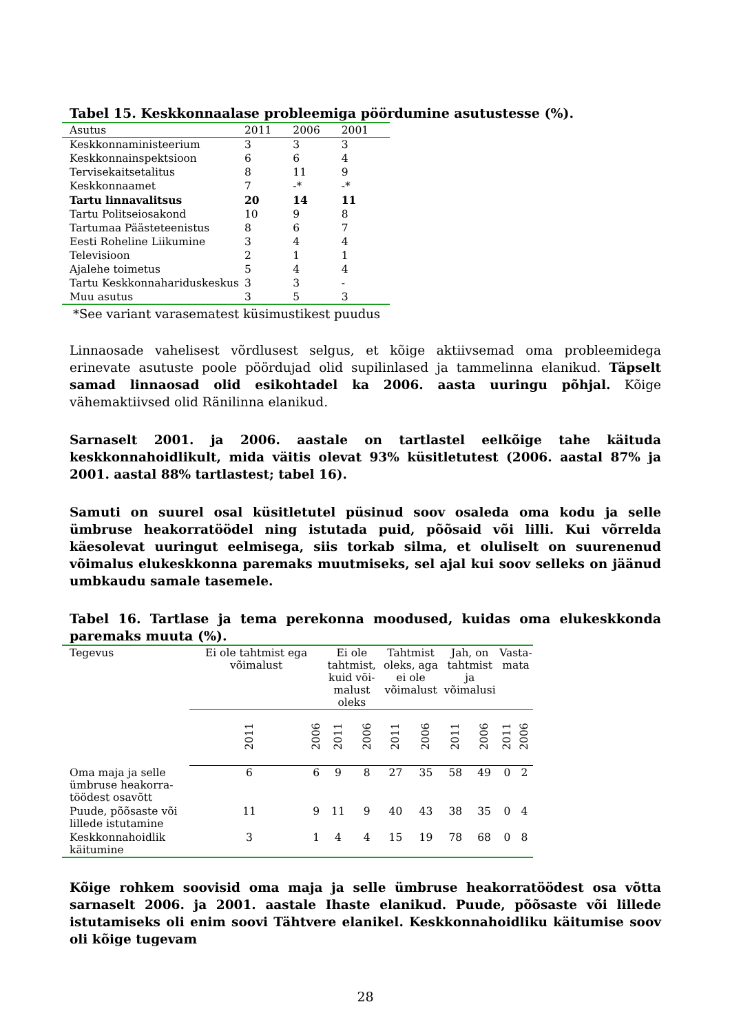Tabel 15. Keskkonnaalase probleemiga pöördumine asutustesse (%).
| Asutus | 2011 | 2006 | 2001 |
| --- | --- | --- | --- |
| Keskkonnaministeerium | 3 | 3 | 3 |
| Keskkonnainspektsioon | 6 | 6 | 4 |
| Tervisekaitsetalitus | 8 | 11 | 9 |
| Keskkonnaamet | 7 | -* | -* |
| Tartu linnavalitsus | 20 | 14 | 11 |
| Tartu Politseiosakond | 10 | 9 | 8 |
| Tartumaa Päästeteenistus | 8 | 6 | 7 |
| Eesti Roheline Liikumine | 3 | 4 | 4 |
| Televisioon | 2 | 1 | 1 |
| Ajalehe toimetus | 5 | 4 | 4 |
| Tartu Keskkonnahariduskeskus | 3 | 3 | - |
| Muu asutus | 3 | 5 | 3 |
*See variant varasematest küsimustikest puudus
Linnaosade vahelisest võrdlusest selgus, et kõige aktiivsemad oma probleemidega erinevate asutuste poole pöördujad olid supilinlased ja tammelinna elanikud. Täpselt samad linnaosad olid esikohtadel ka 2006. aasta uuringu põhjal. Kõige vähemaktiivsed olid Ränilinna elanikud.
Sarnaselt 2001. ja 2006. aastale on tartlastel eelkõige tahe käituda keskkonnahoidlikult, mida väitis olevat 93% küsitletutest (2006. aastal 87% ja 2001. aastal 88% tartlastest; tabel 16).
Samuti on suurel osal küsitletutel püsinud soov osaleda oma kodu ja selle ümbruse heakorratöödel ning istutada puid, põõsaid või lilli. Kui võrrelda käesolevat uuringut eelmisega, siis torkab silma, et oluliselt on suurenenud võimalus elukeskkonna paremaks muutmiseks, sel ajal kui soov selleks on jäänud umbkaudu samale tasemele.
Tabel 16. Tartlase ja tema perekonna moodused, kuidas oma elukeskkonda paremaks muuta (%).
| Tegevus | Ei ole tahtmist ega võimalust | | Ei ole tahtmist, kuid või-malust oleks | | Tahtmist oleks, aga ei ole võimalust | | Jah, on tahtmist ja võimalusi | | Vasta-mata | |
| --- | --- | --- | --- | --- | --- | --- | --- | --- | --- | --- |
| | 2011 | 2006 | 2011 | 2006 | 2011 | 2006 | 2011 | 2006 | 2011 | 2006 |
| Oma maja ja selle ümbruse heakorra-töödest osavõtt | 6 | 6 | 9 | 8 | 27 | 35 | 58 | 49 | 0 | 2 |
| Puude, põõsaste või lillede istutamine | 11 | 9 | 11 | 9 | 40 | 43 | 38 | 35 | 0 | 4 |
| Keskkonnahoidlik käitumine | 3 | 1 | 4 | 4 | 15 | 19 | 78 | 68 | 0 | 8 |
Kõige rohkem soovisid oma maja ja selle ümbruse heakorratöödest osa võtta sarnaselt 2006. ja 2001. aastale Ihaste elanikud. Puude, põõsaste või lillede istutamiseks oli enim soovi Tähtvere elanikel. Keskkonnahoidliku käitumise soov oli kõige tugevam
28